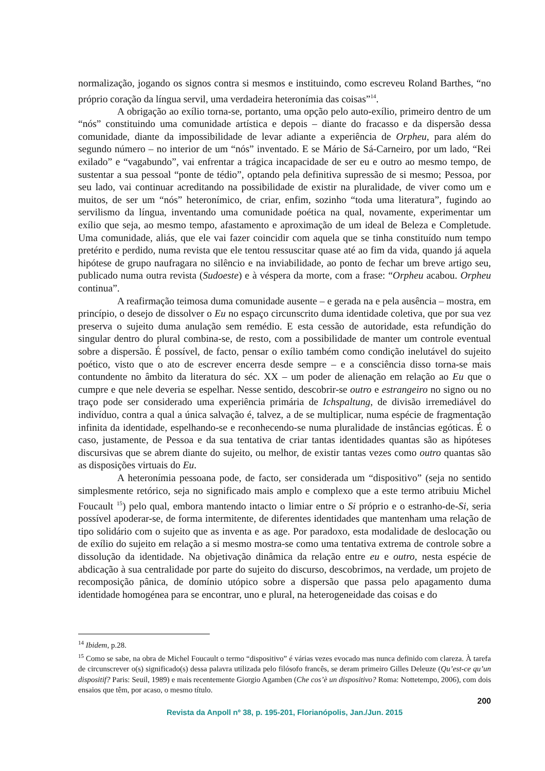normalização, jogando os signos contra si mesmos e instituindo, como escreveu Roland Barthes, “no próprio coração da língua servil, uma verdadeira heteronímia das coisas”<sup>14</sup>.
A obrigação ao exílio torna-se, portanto, uma opção pelo auto-exílio, primeiro dentro de um “nós” constituindo uma comunidade artística e depois – diante do fracasso e da dispersão dessa comunidade, diante da impossibilidade de levar adiante a experiência de Orpheu, para além do segundo número – no interior de um “nós” inventado. E se Mário de Sá-Carneiro, por um lado, “Rei exilado” e “vagabundo”, vai enfrentar a trágica incapacidade de ser eu e outro ao mesmo tempo, de sustentar a sua pessoal “ponte de tédio”, optando pela definitiva supressão de si mesmo; Pessoa, por seu lado, vai continuar acreditando na possibilidade de existir na pluralidade, de viver como um e muitos, de ser um “nós” heteronímico, de criar, enfim, sozinho “toda uma literatura”, fugindo ao servilismo da língua, inventando uma comunidade poética na qual, novamente, experimentar um exílio que seja, ao mesmo tempo, afastamento e aproximação de um ideal de Beleza e Completude. Uma comunidade, aliás, que ele vai fazer coincidir com aquela que se tinha constituído num tempo pretérito e perdido, numa revista que ele tentou ressuscitar quase até ao fim da vida, quando já aquela hipótese de grupo naufragara no silêncio e na inviabilidade, ao ponto de fechar um breve artigo seu, publicado numa outra revista (Sudoeste) e à véspera da morte, com a frase: “Orpheu acabou. Orpheu continua”.
A reafirmação teimosa duma comunidade ausente – e gerada na e pela ausência – mostra, em princípio, o desejo de dissolver o Eu no espaço circunscrito duma identidade coletiva, que por sua vez preserva o sujeito duma anulação sem remédio. E esta cessão de autoridade, esta refundição do singular dentro do plural combina-se, de resto, com a possibilidade de manter um controle eventual sobre a dispersão. É possível, de facto, pensar o exílio também como condição inelutável do sujeito poético, visto que o ato de escrever encerra desde sempre – e a consciência disso torna-se mais contundente no âmbito da literatura do séc. XX – um poder de alienação em relação ao Eu que o cumpre e que nele deveria se espelhar. Nesse sentido, descobrir-se outro e estrangeiro no signo ou no traço pode ser considerado uma experiência primária de Ichspaltung, de divisão irremediável do indivíduo, contra a qual a única salvação é, talvez, a de se multiplicar, numa espécie de fragmentação infinita da identidade, espelhando-se e reconhecendo-se numa pluralidade de instâncias egóticas. É o caso, justamente, de Pessoa e da sua tentativa de criar tantas identidades quantas são as hipóteses discursivas que se abrem diante do sujeito, ou melhor, de existir tantas vezes como outro quantas são as disposições virtuais do Eu.
A heteronímia pessoana pode, de facto, ser considerada um “dispositivo” (seja no sentido simplesmente retórico, seja no significado mais amplo e complexo que a este termo atribuiu Michel Foucault <sup>15</sup>) pelo qual, embora mantendo intacto o limiar entre o Si próprio e o estranho-de-Si, seria possível apoderar-se, de forma intermitente, de diferentes identidades que mantenham uma relação de tipo solidário com o sujeito que as inventa e as age. Por paradoxo, esta modalidade de deslocação ou de exílio do sujeito em relação a si mesmo mostra-se como uma tentativa extrema de controle sobre a dissolução da identidade. Na objetivação dinâmica da relação entre eu e outro, nesta espécie de abdicação à sua centralidade por parte do sujeito do discurso, descobrimos, na verdade, um projeto de recomposição pânica, de domínio utópico sobre a dispersão que passa pelo apagamento duma identidade homogénea para se encontrar, uno e plural, na heterogeneidade das coisas e do
<sup>14</sup> Ibidem, p.28.
<sup>15</sup> Como se sabe, na obra de Michel Foucault o termo “dispositivo” é várias vezes evocado mas nunca definido com clareza. À tarefa de circunscrever o(s) significado(s) dessa palavra utilizada pelo filósofo francês, se deram primeiro Gilles Deleuze (Qu’est-ce qu’un dispositif? Paris: Seuil, 1989) e mais recentemente Giorgio Agamben (Che cos’è un dispositivo? Roma: Nottetempo, 2006), com dois ensaios que têm, por acaso, o mesmo título.
200
Revista da Anpoll nº 38, p. 195-201, Florianópolis, Jan./Jun. 2015